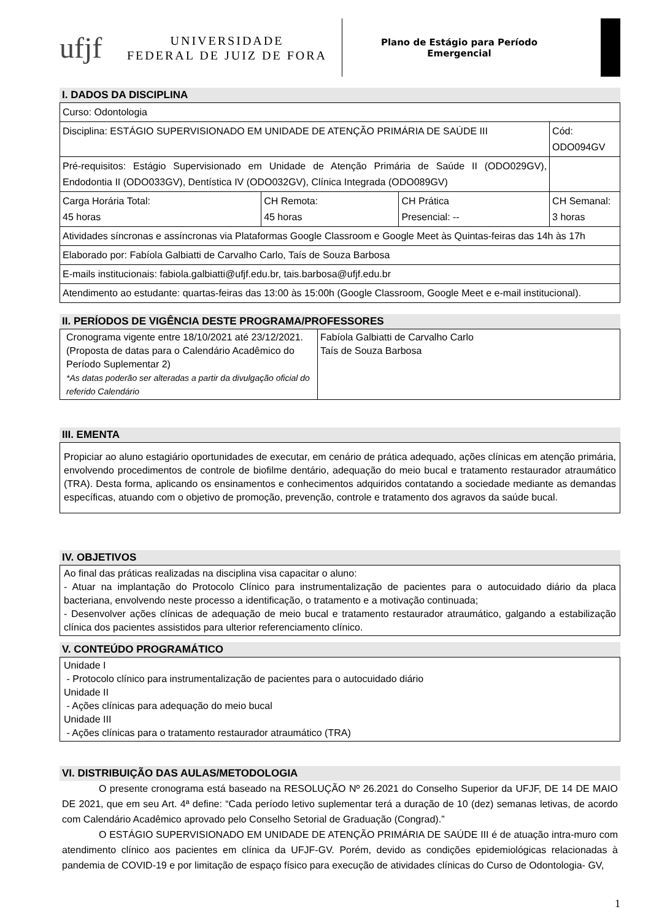ufjf
UNIVERSIDADE
FEDERAL DE JUIZ DE FORA
Plano de Estágio para Período
Emergencial
I. DADOS DA DISCIPLINA
| Curso: Odontologia | | | |
| Disciplina: ESTÁGIO SUPERVISIONADO EM UNIDADE DE ATENÇÃO PRIMÁRIA DE SAÚDE III | | | Cód: ODO094GV |
| Pré-requisitos: Estágio Supervisionado em Unidade de Atenção Primária de Saúde II (ODO029GV), Endodontia II (ODO033GV), Dentística IV (ODO032GV), Clínica Integrada (ODO089GV) | | | |
| Carga Horária Total: 45 horas | CH Remota: 45 horas | CH Prática Presencial: -- | CH Semanal: 3 horas |
| Atividades síncronas e assíncronas via Plataformas Google Classroom e Google Meet às Quintas-feiras das 14h às 17h | | | |
| Elaborado por: Fabíola Galbiatti de Carvalho Carlo, Taís de Souza Barbosa | | | |
| E-mails institucionais: fabiola.galbiatti@ufjf.edu.br, tais.barbosa@ufjf.edu.br | | | |
| Atendimento ao estudante: quartas-feiras das 13:00 às 15:00h (Google Classroom, Google Meet e e-mail institucional). | | | |
II. PERÍODOS DE VIGÊNCIA DESTE PROGRAMA/PROFESSORES
| Cronograma vigente entre 18/10/2021 até 23/12/2021. (Proposta de datas para o Calendário Acadêmico do Período Suplementar 2) *As datas poderão ser alteradas a partir da divulgação oficial do referido Calendário | Fabíola Galbiatti de Carvalho Carlo Taís de Souza Barbosa |
III. EMENTA
Propiciar ao aluno estagiário oportunidades de executar, em cenário de prática adequado, ações clínicas em atenção primária, envolvendo procedimentos de controle de biofilme dentário, adequação do meio bucal e tratamento restaurador atraumático (TRA). Desta forma, aplicando os ensinamentos e conhecimentos adquiridos contatando a sociedade mediante as demandas específicas, atuando com o objetivo de promoção, prevenção, controle e tratamento dos agravos da saúde bucal.
IV. OBJETIVOS
Ao final das práticas realizadas na disciplina visa capacitar o aluno:
- Atuar na implantação do Protocolo Clínico para instrumentalização de pacientes para o autocuidado diário da placa bacteriana, envolvendo neste processo a identificação, o tratamento e a motivação continuada;
- Desenvolver ações clínicas de adequação de meio bucal e tratamento restaurador atraumático, galgando a estabilização clínica dos pacientes assistidos para ulterior referenciamento clínico.
V. CONTEÚDO PROGRAMÁTICO
Unidade I
- Protocolo clínico para instrumentalização de pacientes para o autocuidado diário
Unidade II
- Ações clínicas para adequação do meio bucal
Unidade III
- Ações clínicas para o tratamento restaurador atraumático (TRA)
VI. DISTRIBUIÇÃO DAS AULAS/METODOLOGIA
O presente cronograma está baseado na RESOLUÇÃO Nº 26.2021 do Conselho Superior da UFJF, DE 14 DE MAIO DE 2021, que em seu Art. 4ª define: “Cada período letivo suplementar terá a duração de 10 (dez) semanas letivas, de acordo com Calendário Acadêmico aprovado pelo Conselho Setorial de Graduação (Congrad).”
O ESTÁGIO SUPERVISIONADO EM UNIDADE DE ATENÇÃO PRIMÁRIA DE SAÚDE III é de atuação intra-muro com atendimento clínico aos pacientes em clínica da UFJF-GV. Porém, devido as condições epidemiológicas relacionadas à pandemia de COVID-19 e por limitação de espaço físico para execução de atividades clínicas do Curso de Odontologia- GV,
1